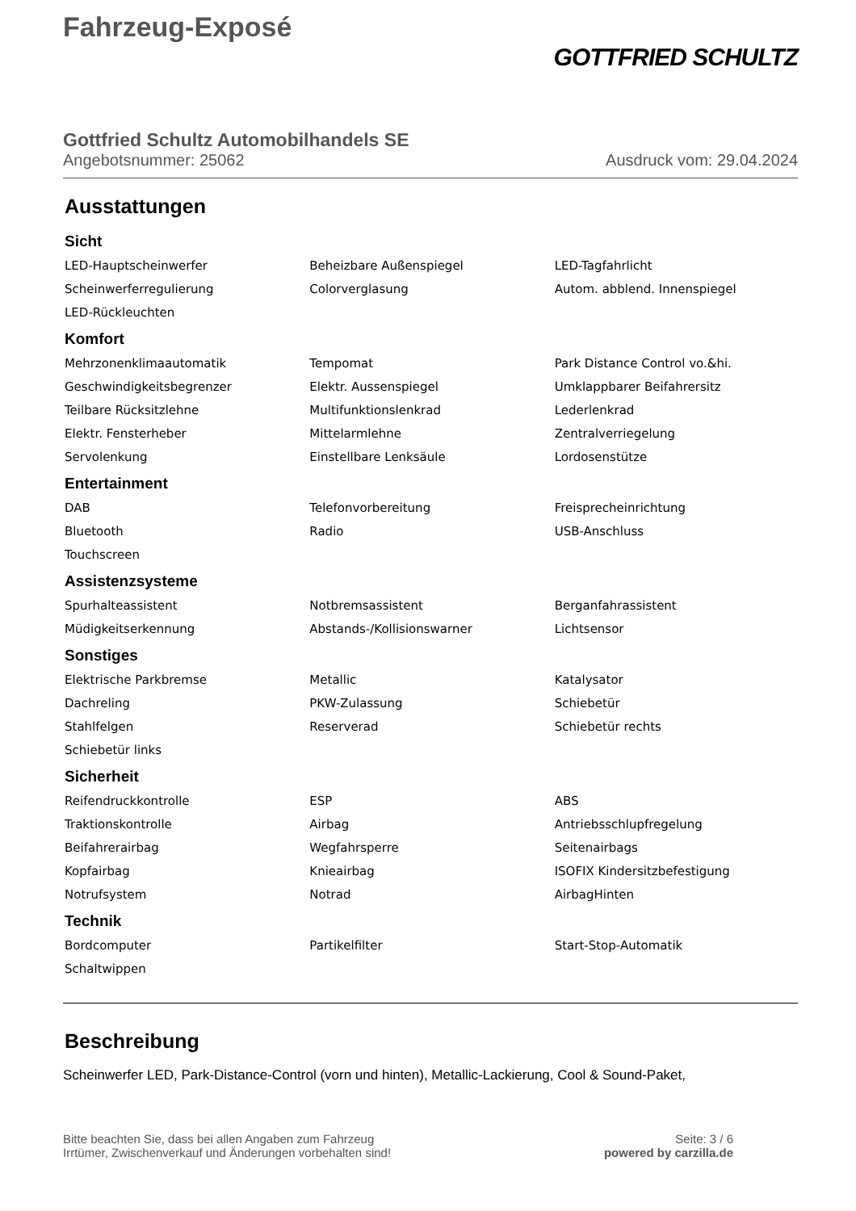Fahrzeug-Exposé
GOTTFRIED SCHULTZ
Gottfried Schultz Automobilhandels SE
Angebotsnummer: 25062 Ausdruck vom: 29.04.2024
Ausstattungen
Sicht
| LED-Hauptscheinwerfer | Beheizbare Außenspiegel | LED-Tagfahrlicht |
| Scheinwerferregulierung | Colorverglasung | Autom. abblend. Innenspiegel |
| LED-Rückleuchten | | |
Komfort
| Mehrzonenklimaautomatik | Tempomat | Park Distance Control vo.&hi. |
| Geschwindigkeitsbegrenzer | Elektr. Aussenspiegel | Umklappbarer Beifahrersitz |
| Teilbare Rücksitzlehne | Multifunktionslenkrad | Lederlenkrad |
| Elektr. Fensterheber | Mittelarmlehne | Zentralverriegelung |
| Servolenkung | Einstellbare Lenksäule | Lordosenstütze |
Entertainment
| DAB | Telefonvorbereitung | Freisprecheinrichtung |
| Bluetooth | Radio | USB-Anschluss |
| Touchscreen | | |
Assistenzsysteme
| Spurhalteassistent | Notbremsassistent | Berganfahrassistent |
| Müdigkeitserkennung | Abstands-/Kollisionswarner | Lichtsensor |
Sonstiges
| Elektrische Parkbremse | Metallic | Katalysator |
| Dachreling | PKW-Zulassung | Schiebetür |
| Stahlfelgen | Reserverad | Schiebetür rechts |
| Schiebetür links | | |
Sicherheit
| Reifendruckkontrolle | ESP | ABS |
| Traktionskontrolle | Airbag | Antriebsschlupfregelung |
| Beifahrerairbag | Wegfahrsperre | Seitenairbags |
| Kopfairbag | Knieairbag | ISOFIX Kindersitzbefestigung |
| Notrufsystem | Notrad | AirbagHinten |
Technik
| Bordcomputer | Partikelfilter | Start-Stop-Automatik |
| Schaltwippen | | |
Beschreibung
Scheinwerfer LED, Park-Distance-Control (vorn und hinten), Metallic-Lackierung, Cool & Sound-Paket,
Bitte beachten Sie, dass bei allen Angaben zum Fahrzeug
Irrtümer, Zwischenverkauf und Änderungen vorbehalten sind!
Seite: 3 / 6
powered by carzilla.de